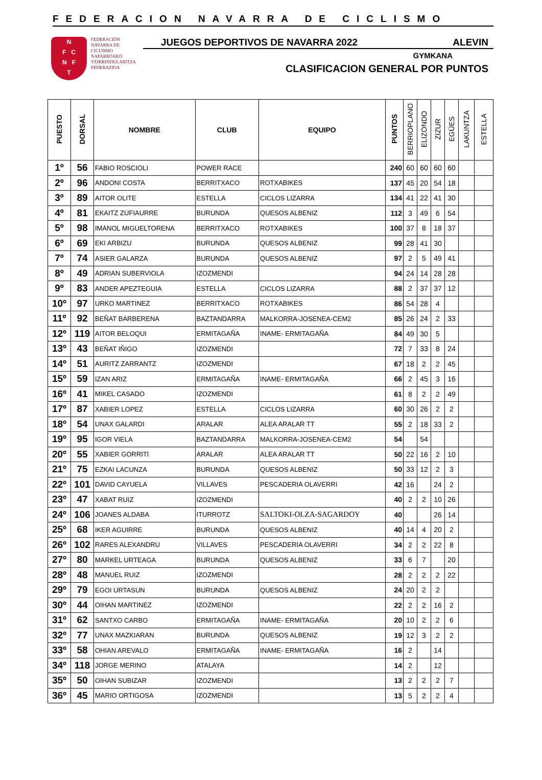FEDERACION NAVARRA DE CICLISMO
N
F C
N F
T
FEDERACIÓN NAVARRA DE CICLISMO
NAFARROAKO TXIRRINDULARITZA FEDERAZIOA
JUEGOS DEPORTIVOS DE NAVARRA 2022 ALEVIN
GYMKANA
CLASIFICACION GENERAL POR PUNTOS
| PUESTO | DORSAL | NOMBRE | CLUB | EQUIPO | PUNTOS | BERRIOPLANO | ELIZONDO | ZIZUR | EGÜES | LAKUNTZA | ESTELLA |
| --- | --- | --- | --- | --- | --- | --- | --- | --- | --- | --- | --- |
| 1º | 56 | FABIO ROSCIOLI | POWER RACE | | 240 | 60 | 60 | 60 | 60 | | |
| 2º | 96 | ANDONI COSTA | BERRITXACO | ROTXABIKES | 137 | 45 | 20 | 54 | 18 | | |
| 3º | 89 | AITOR OLITE | ESTELLA | CICLOS LIZARRA | 134 | 41 | 22 | 41 | 30 | | |
| 4º | 81 | EKAITZ ZUFIAURRE | BURUNDA | QUESOS ALBENIZ | 112 | 3 | 49 | 6 | 54 | | |
| 5º | 98 | IMANOL MIGUELTORENA | BERRITXACO | ROTXABIKES | 100 | 37 | 8 | 18 | 37 | | |
| 6º | 69 | EKI ARBIZU | BURUNDA | QUESOS ALBENIZ | 99 | 28 | 41 | 30 | | | |
| 7º | 74 | ASIER GALARZA | BURUNDA | QUESOS ALBENIZ | 97 | 2 | 5 | 49 | 41 | | |
| 8º | 49 | ADRIAN SUBERVIOLA | IZOZMENDI | | 94 | 24 | 14 | 28 | 28 | | |
| 9º | 83 | ANDER APEZTEGUIA | ESTELLA | CICLOS LIZARRA | 88 | 2 | 37 | 37 | 12 | | |
| 10º | 97 | URKO MARTINEZ | BERRITXACO | ROTXABIKES | 86 | 54 | 28 | 4 | | | |
| 11º | 92 | BEÑAT BARBERENA | BAZTANDARRA | MALKORRA-JOSENEA-CEM2 | 85 | 26 | 24 | 2 | 33 | | |
| 12º | 119 | AITOR BELOQUI | ERMITAGAÑA | INAME- ERMITAGAÑA | 84 | 49 | 30 | 5 | | | |
| 13º | 43 | BEÑAT IÑIGO | IZOZMENDI | | 72 | 7 | 33 | 8 | 24 | | |
| 14º | 51 | AURITZ ZARRANTZ | IZOZMENDI | | 67 | 18 | 2 | 2 | 45 | | |
| 15º | 59 | IZAN ARIZ | ERMITAGAÑA | INAME- ERMITAGAÑA | 66 | 2 | 45 | 3 | 16 | | |
| 16º | 41 | MIKEL CASADO | IZOZMENDI | | 61 | 8 | 2 | 2 | 49 | | |
| 17º | 87 | XABIER LOPEZ | ESTELLA | CICLOS LIZARRA | 60 | 30 | 26 | 2 | 2 | | |
| 18º | 54 | UNAX GALARDI | ARALAR | ALEA ARALAR TT | 55 | 2 | 18 | 33 | 2 | | |
| 19º | 95 | IGOR VIELA | BAZTANDARRA | MALKORRA-JOSENEA-CEM2 | 54 | | 54 | | | | |
| 20º | 55 | XABIER GORRITI | ARALAR | ALEA ARALAR TT | 50 | 22 | 16 | 2 | 10 | | |
| 21º | 75 | EZKAI LACUNZA | BURUNDA | QUESOS ALBENIZ | 50 | 33 | 12 | 2 | 3 | | |
| 22º | 101 | DAVID CAYUELA | VILLAVES | PESCADERIA OLAVERRI | 42 | 16 | | 24 | 2 | | |
| 23º | 47 | XABAT RUIZ | IZOZMENDI | | 40 | 2 | 2 | 10 | 26 | | |
| 24º | 106 | JOANES ALDABA | ITURROTZ | SALTOKI-OLZA-SAGARDOY | 40 | | | 26 | 14 | | |
| 25º | 68 | IKER AGUIRRE | BURUNDA | QUESOS ALBENIZ | 40 | 14 | 4 | 20 | 2 | | |
| 26º | 102 | RARES ALEXANDRU | VILLAVES | PESCADERIA OLAVERRI | 34 | 2 | 2 | 22 | 8 | | |
| 27º | 80 | MARKEL URTEAGA | BURUNDA | QUESOS ALBENIZ | 33 | 6 | 7 | | 20 | | |
| 28º | 48 | MANUEL RUIZ | IZOZMENDI | | 28 | 2 | 2 | 2 | 22 | | |
| 29º | 79 | EGOI URTASUN | BURUNDA | QUESOS ALBENIZ | 24 | 20 | 2 | 2 | | | |
| 30º | 44 | OIHAN MARTINEZ | IZOZMENDI | | 22 | 2 | 2 | 16 | 2 | | |
| 31º | 62 | SANTXO CARBO | ERMITAGAÑA | INAME- ERMITAGAÑA | 20 | 10 | 2 | 2 | 6 | | |
| 32º | 77 | UNAX MAZKIARAN | BURUNDA | QUESOS ALBENIZ | 19 | 12 | 3 | 2 | 2 | | |
| 33º | 58 | OHIAN AREVALO | ERMITAGAÑA | INAME- ERMITAGAÑA | 16 | 2 | | 14 | | | |
| 34º | 118 | JORGE MERINO | ATALAYA | | 14 | 2 | | 12 | | | |
| 35º | 50 | OIHAN SUBIZAR | IZOZMENDI | | 13 | 2 | 2 | 2 | 7 | | |
| 36º | 45 | MARIO ORTIGOSA | IZOZMENDI | | 13 | 5 | 2 | 2 | 4 | | |